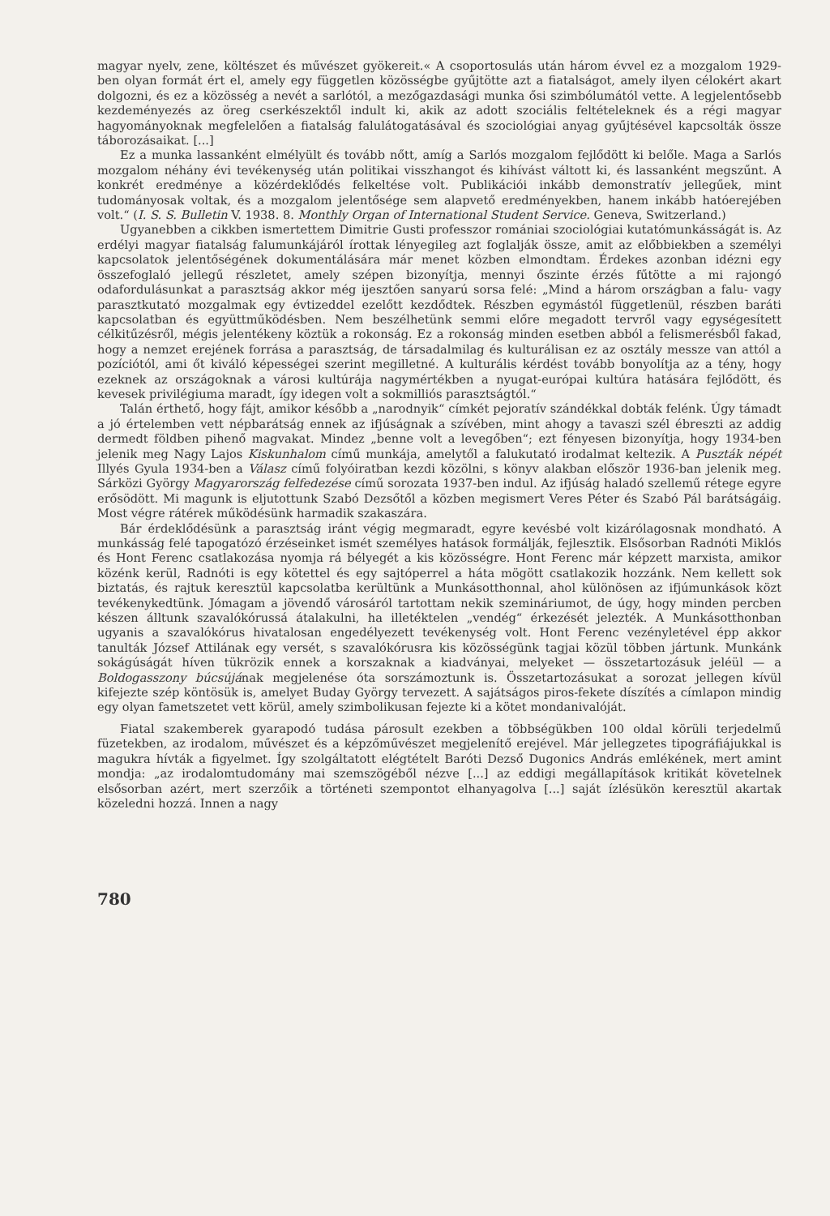magyar nyelv, zene, költészet és művészet gyökereit.« A csoportosulás után három évvel ez a mozgalom 1929-ben olyan formát ért el, amely egy független közösségbe gyűjtötte azt a fiatalságot, amely ilyen célokért akart dolgozni, és ez a közösség a nevét a sarlótól, a mezőgazdasági munka ősi szimbólumától vette. A legjelentősebb kezdeményezés az öreg cserkészektől indult ki, akik az adott szociális feltételeknek és a régi magyar hagyományoknak megfelelően a fiatalság falulátogatásával és szociológiai anyag gyűjtésével kapcsolták össze táborozásaikat. [...]
Ez a munka lassanként elmélyült és tovább nőtt, amíg a Sarlós mozgalom fejlődött ki belőle. Maga a Sarlós mozgalom néhány évi tevékenység után politikai visszhangot és kihívást váltott ki, és lassanként megszűnt. A konkrét eredménye a közérdeklődés felkeltése volt. Publikációi inkább demonstratív jellegűek, mint tudományosak voltak, és a mozgalom jelentősége sem alapvető eredményekben, hanem inkább hatóerejében volt.“ (I. S. S. Bulletin V. 1938. 8. Monthly Organ of International Student Service. Geneva, Switzerland.)
Ugyanebben a cikkben ismertettem Dimitrie Gusti professzor romániai szociológiai kutatómunkásságát is. Az erdélyi magyar fiatalság falumunkájáról írottak lényegileg azt foglalják össze, amit az előbbiekben a személyi kapcsolatok jelentőségének dokumentálására már menet közben elmondtam. Érdekes azonban idézni egy összefoglaló jellegű részletet, amely szépen bizonyítja, mennyi őszinte érzés fűtötte a mi rajongó odafordulásunkat a parasztság akkor még ijesztően sanyarú sorsa felé: „Mind a három országban a falu- vagy parasztkutató mozgalmak egy évtizeddel ezelőtt kezdődtek. Részben egymástól függetlenül, részben baráti kapcsolatban és együttműködésben. Nem beszélhetünk semmi előre megadott tervről vagy egységesített célkitűzésről, mégis jelentékeny köztük a rokonság. Ez a rokonság minden esetben abból a felismerésből fakad, hogy a nemzet erejének forrása a parasztság, de társadalmilag és kulturálisan ez az osztály messze van attól a pozíciótól, ami őt kiváló képességei szerint megilletné. A kulturális kérdést tovább bonyolítja az a tény, hogy ezeknek az országoknak a városi kultúrája nagymértékben a nyugat-európai kultúra hatására fejlődött, és kevesek privilégiuma maradt, így idegen volt a sokmilliós parasztságtól.“
Talán érthető, hogy fájt, amikor később a „narodnyik“ címkét pejoratív szándékkal dobták felénk. Úgy támadt a jó értelemben vett népbarátság ennek az ifjúságnak a szívében, mint ahogy a tavaszi szél ébreszti az addig dermedt földben pihenő magvakat. Mindez „benne volt a levegőben“; ezt fényesen bizonyítja, hogy 1934-ben jelenik meg Nagy Lajos Kiskunhalom című munkája, amelytől a falukutató irodalmat keltezik. A Puszták népét Illyés Gyula 1934-ben a Válasz című folyóiratban kezdi közölni, s könyv alakban először 1936-ban jelenik meg. Sárközi György Magyarország felfedezése című sorozata 1937-ben indul. Az ifjúság haladó szellemű rétege egyre erősödött. Mi magunk is eljutottunk Szabó Dezsőtől a közben megismert Veres Péter és Szabó Pál barátságáig. Most végre rátérek működésünk harmadik szakaszára.
Bár érdeklődésünk a parasztság iránt végig megmaradt, egyre kevésbé volt kizárólagosnak mondható. A munkásság felé tapogatózó érzéseinket ismét személyes hatások formálják, fejlesztik. Elsősorban Radnóti Miklós és Hont Ferenc csatlakozása nyomja rá bélyegét a kis közösségre. Hont Ferenc már képzett marxista, amikor közénk kerül, Radnóti is egy kötettel és egy sajtóperrel a háta mögött csatlakozik hozzánk. Nem kellett sok biztatás, és rajtuk keresztül kapcsolatba kerültünk a Munkásotthonnal, ahol különösen az ifjúmunkások közt tevékenykedtünk. Jómagam a jövendő városáról tartottam nekik szemináriumot, de úgy, hogy minden percben készen álltunk szavalókórussá átalakulni, ha illetéktelen „vendég“ érkezését jelezték. A Munkásotthonban ugyanis a szavalókórus hivatalosan engedélyezett tevékenység volt. Hont Ferenc vezényletével épp akkor tanulták József Attilának egy versét, s szavalókórusra kis közösségünk tagjai közül többen jártunk. Munkánk sokágúságát híven tükrözik ennek a korszaknak a kiadványai, melyeket — összetartozásuk jeléül — a Boldogasszony búcsújának megjelenése óta sorszámoztunk is. Összetartozásukat a sorozat jellegen kívül kifejezte szép köntösük is, amelyet Buday György tervezett. A sajátságos piros-fekete díszítés a címlapon mindig egy olyan fametszetet vett körül, amely szimbolikusan fejezte ki a kötet mondanivalóját.
Fiatal szakemberek gyarapodó tudása párosult ezekben a többségükben 100 oldal körüli terjedelmű füzetekben, az irodalom, művészet és a képzőművészet megjelenítő erejével. Már jellegzetes tipográfiájukkal is magukra hívták a figyelmet. Így szolgáltatott elégtételt Baróti Dezső Dugonics András emlékének, mert amint mondja: „az irodalomtudomány mai szemszögéből nézve [...] az eddigi megállapítások kritikát követelnek elsősorban azért, mert szerzőik a történeti szempontot elhanyagolva [...] saját ízlésükön keresztül akartak közeledni hozzá. Innen a nagy
780